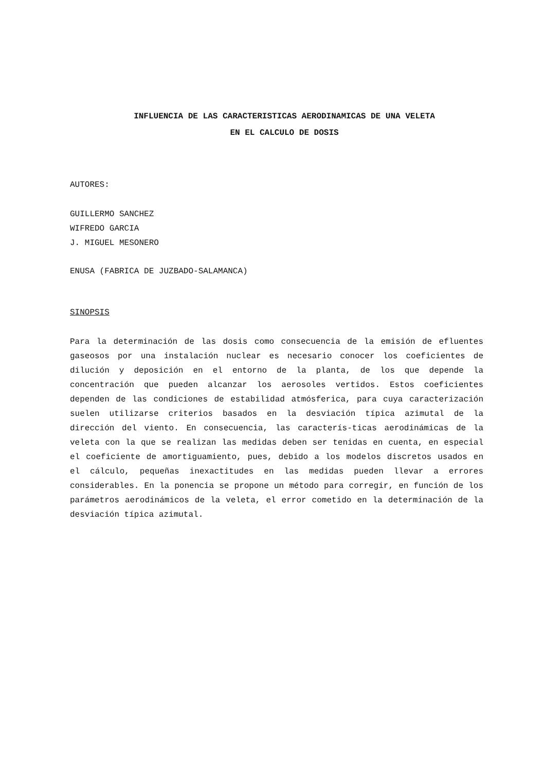INFLUENCIA DE LAS CARACTERISTICAS AERODINAMICAS DE UNA VELETA
EN EL CALCULO DE DOSIS
AUTORES:
GUILLERMO SANCHEZ
WIFREDO GARCIA
J. MIGUEL MESONERO
ENUSA (FABRICA DE JUZBADO-SALAMANCA)
SINOPSIS
Para la determinación de las dosis como consecuencia de la emisión de efluentes gaseosos por una instalación nuclear es necesario conocer los coeficientes de dilución y deposición en el entorno de la planta, de los que depende la concentración que pueden alcanzar los aerosoles vertidos. Estos coeficientes dependen de las condiciones de estabilidad atmósferica, para cuya caracterización suelen utilizarse criterios basados en la desviación típica azimutal de la dirección del viento. En consecuencia, las caracterís-ticas aerodinámicas de la veleta con la que se realizan las medidas deben ser tenidas en cuenta, en especial el coeficiente de amortiguamiento, pues, debido a los modelos discretos usados en el cálculo, pequeñas inexactitudes en las medidas pueden llevar a errores considerables. En la ponencia se propone un método para corregir, en función de los parámetros aerodinámicos de la veleta, el error cometido en la determinación de la desviación típica azimutal.